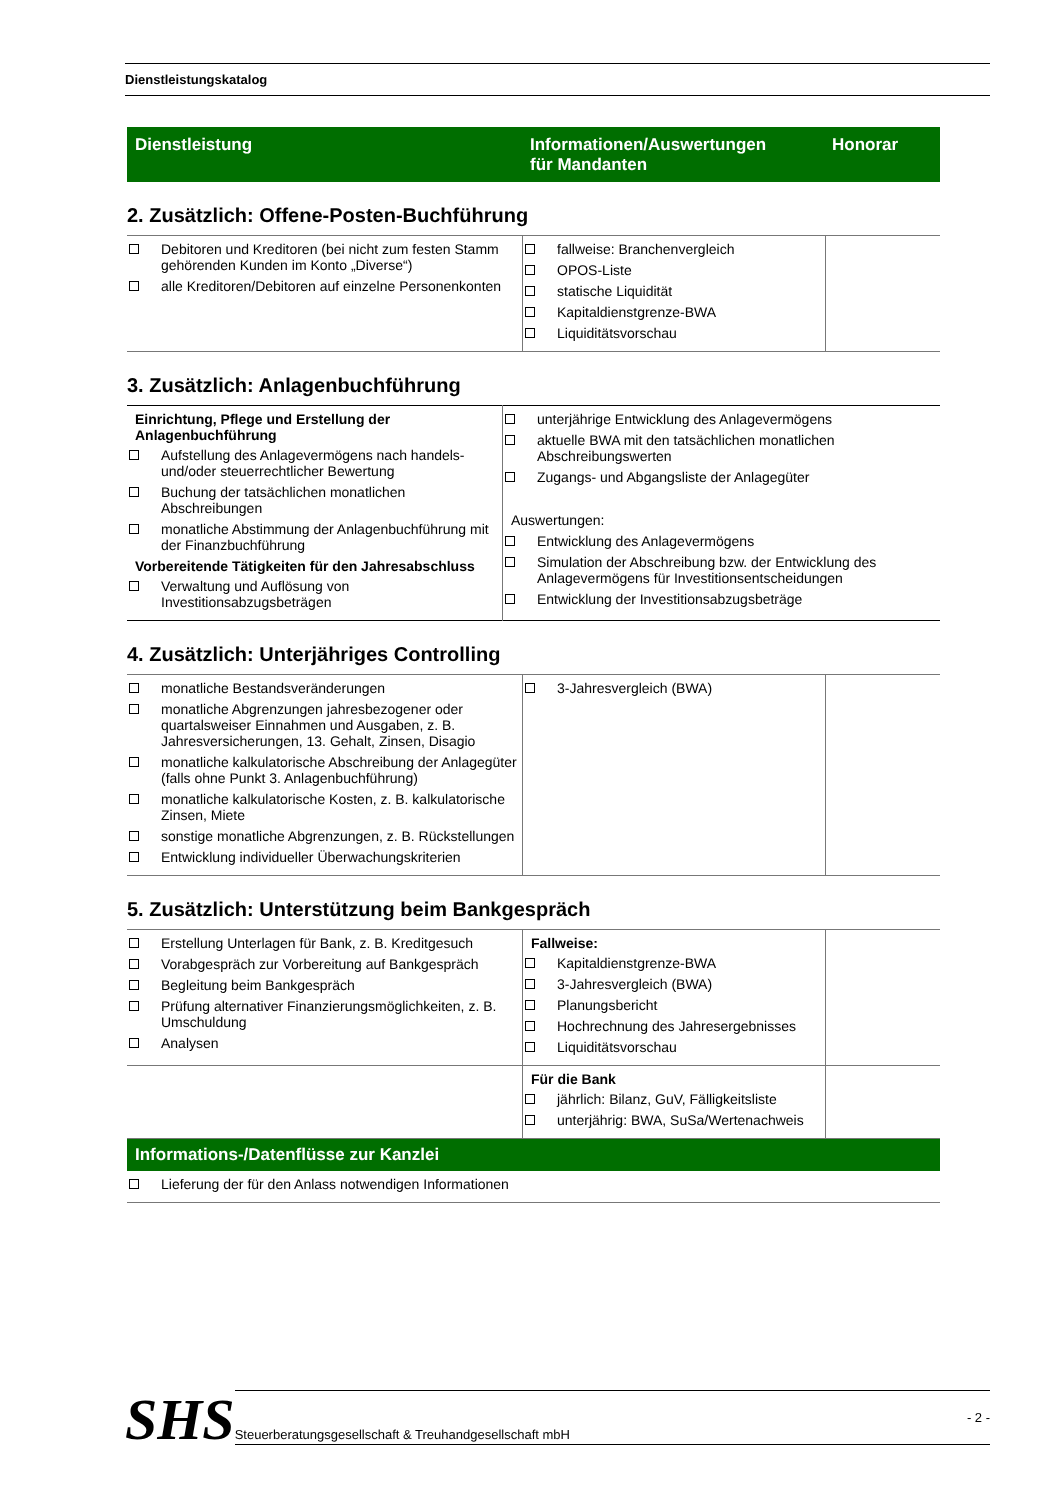Dienstleistungskatalog
Dienstleistung Informationen/Auswertungen
für Mandanten
Honorar
2. Zusätzlich: Offene-Posten-Buchführung
| Debitoren und Kreditoren (bei nicht zum festen Stamm gehörenden Kunden im Konto „Diverse“) alle Kreditoren/Debitoren auf einzelne Personenkonten | fallweise: Branchenvergleich OPOS-Liste statische Liquidität Kapitaldienstgrenze-BWA Liquiditätsvorschau | |
3. Zusätzlich: Anlagenbuchführung
| Einrichtung, Pflege und Erstellung der Anlagenbuchführung Aufstellung des Anlagevermögens nach handels- und/oder steuerrechtlicher Bewertung Buchung der tatsächlichen monatlichen Abschreibungen monatliche Abstimmung der Anlagenbuchführung mit der Finanzbuchführung Vorbereitende Tätigkeiten für den Jahresabschluss Verwaltung und Auflösung von Investitionsabzugsbeträgen | unterjährige Entwicklung des Anlagevermögens aktuelle BWA mit den tatsächlichen monatlichen Abschreibungswerten Zugangs- und Abgangsliste der Anlagegüter Auswertungen: Entwicklung des Anlagevermögens Simulation der Abschreibung bzw. der Entwicklung des Anlagevermögens für Investitionsentscheidungen Entwicklung der Investitionsabzugsbeträge |
4. Zusätzlich: Unterjähriges Controlling
| monatliche Bestandsveränderungen monatliche Abgrenzungen jahresbezogener oder quartalsweiser Einnahmen und Ausgaben, z. B. Jahresversicherungen, 13. Gehalt, Zinsen, Disagio monatliche kalkulatorische Abschreibung der Anlagegüter (falls ohne Punkt 3. Anlagenbuchführung) monatliche kalkulatorische Kosten, z. B. kalkulatorische Zinsen, Miete sonstige monatliche Abgrenzungen, z. B. Rückstellungen Entwicklung individueller Überwachungskriterien | 3-Jahresvergleich (BWA) | |
5. Zusätzlich: Unterstützung beim Bankgespräch
| Erstellung Unterlagen für Bank, z. B. Kreditgesuch Vorabgespräch zur Vorbereitung auf Bankgespräch Begleitung beim Bankgespräch Prüfung alternativer Finanzierungsmöglichkeiten, z. B. Umschuldung Analysen | Fallweise: Kapitaldienstgrenze-BWA 3-Jahresvergleich (BWA) Planungsbericht Hochrechnung des Jahresergebnisses Liquiditätsvorschau | |
| | Für die Bank jährlich: Bilanz, GuV, Fälligkeitsliste unterjährig: BWA, SuSa/Wertenachweis | |
Informations-/Datenflüsse zur Kanzlei
| Lieferung der für den Anlass notwendigen Informationen |
SHS
Steuerberatungsgesellschaft & Treuhandgesellschaft mbH - 2 -